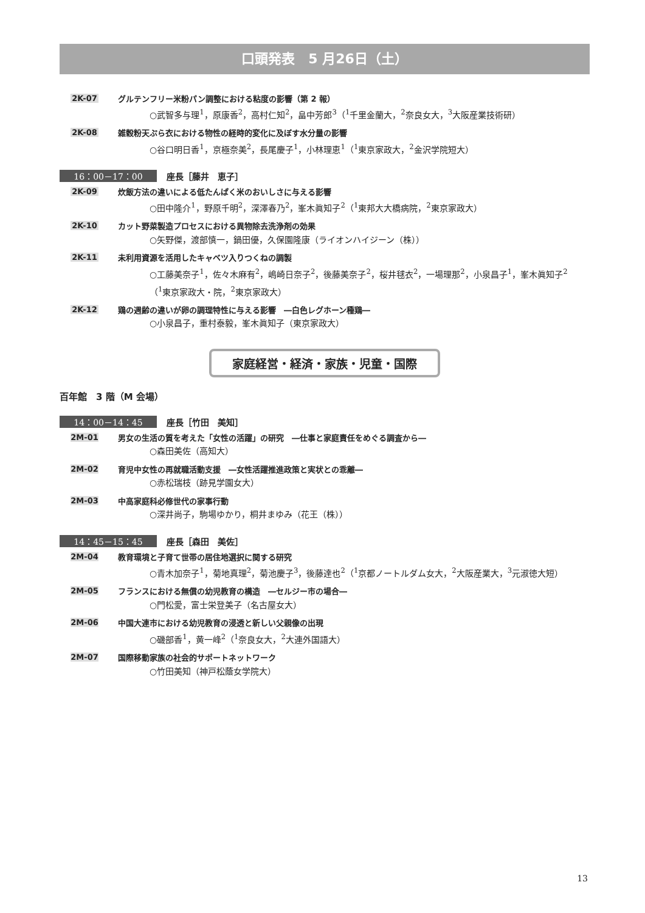口頭発表　5 月26日（土）
2K-07 グルテンフリー米粉パン調整における粘度の影響（第 2 報）
○武智多与理<sup>1</sup>，原康香<sup>2</sup>，高村仁知<sup>2</sup>，畠中芳郎<sup>3</sup>（<sup>1</sup>千里金蘭大，<sup>2</sup>奈良女大，<sup>3</sup>大阪産業技術研）
2K-08 雑穀粉天ぷら衣における物性の経時的変化に及ぼす水分量の影響
○谷口明日香<sup>1</sup>，京極奈美<sup>2</sup>，長尾慶子<sup>1</sup>，小林理恵<sup>1</sup>（<sup>1</sup>東京家政大，<sup>2</sup>金沢学院短大）
16：00－17：00 座長［藤井　恵子］
2K-09 炊飯方法の違いによる低たんぱく米のおいしさに与える影響
○田中隆介<sup>1</sup>，野原千明<sup>2</sup>，深澤春乃<sup>2</sup>，峯木眞知子<sup>2</sup>（<sup>1</sup>東邦大大橋病院，<sup>2</sup>東京家政大）
2K-10 カット野菜製造プロセスにおける異物除去洗浄剤の効果
○矢野傑，渡部慎一，鍋田優，久保園隆康（ライオンハイジーン（株））
2K-11 未利用資源を活用したキャベツ入りつくねの調製
○工藤美奈子<sup>1</sup>，佐々木麻有<sup>2</sup>，嶋崎日奈子<sup>2</sup>，後藤美奈子<sup>2</sup>，桜井毬衣<sup>2</sup>，一場理那<sup>2</sup>，小泉昌子<sup>1</sup>，峯木眞知子<sup>2</sup>
（<sup>1</sup>東京家政大・院，<sup>2</sup>東京家政大）
2K-12 鶏の週齢の違いが卵の調理特性に与える影響　―白色レグホーン種鶏―
○小泉昌子，重村泰毅，峯木眞知子（東京家政大）
家庭経営・経済・家族・児童・国際
百年館　3 階（M 会場）
14：00－14：45 座長［竹田　美知］
2M-01 男女の生活の質を考えた「女性の活躍」の研究　―仕事と家庭責任をめぐる調査から―
○森田美佐（高知大）
2M-02 育児中女性の再就職活動支援　―女性活躍推進政策と実状との乖離―
○赤松瑞枝（跡見学園女大）
2M-03 中高家庭科必修世代の家事行動
○深井尚子，駒場ゆかり，桐井まゆみ（花王（株））
14：45－15：45 座長［森田　美佐］
2M-04 教育環境と子育て世帯の居住地選択に関する研究
○青木加奈子<sup>1</sup>，菊地真理<sup>2</sup>，菊池慶子<sup>3</sup>，後藤達也<sup>2</sup>（<sup>1</sup>京都ノートルダム女大，<sup>2</sup>大阪産業大，<sup>3</sup>元淑徳大短）
2M-05 フランスにおける無償の幼児教育の構造　―セルジー市の場合―
○門松愛，富士栄登美子（名古屋女大）
2M-06 中国大連市における幼児教育の浸透と新しい父親像の出現
○磯部香<sup>1</sup>，黄一峰<sup>2</sup>（<sup>1</sup>奈良女大，<sup>2</sup>大連外国語大）
2M-07 国際移動家族の社会的サポートネットワーク
○竹田美知（神戸松蔭女学院大）
13